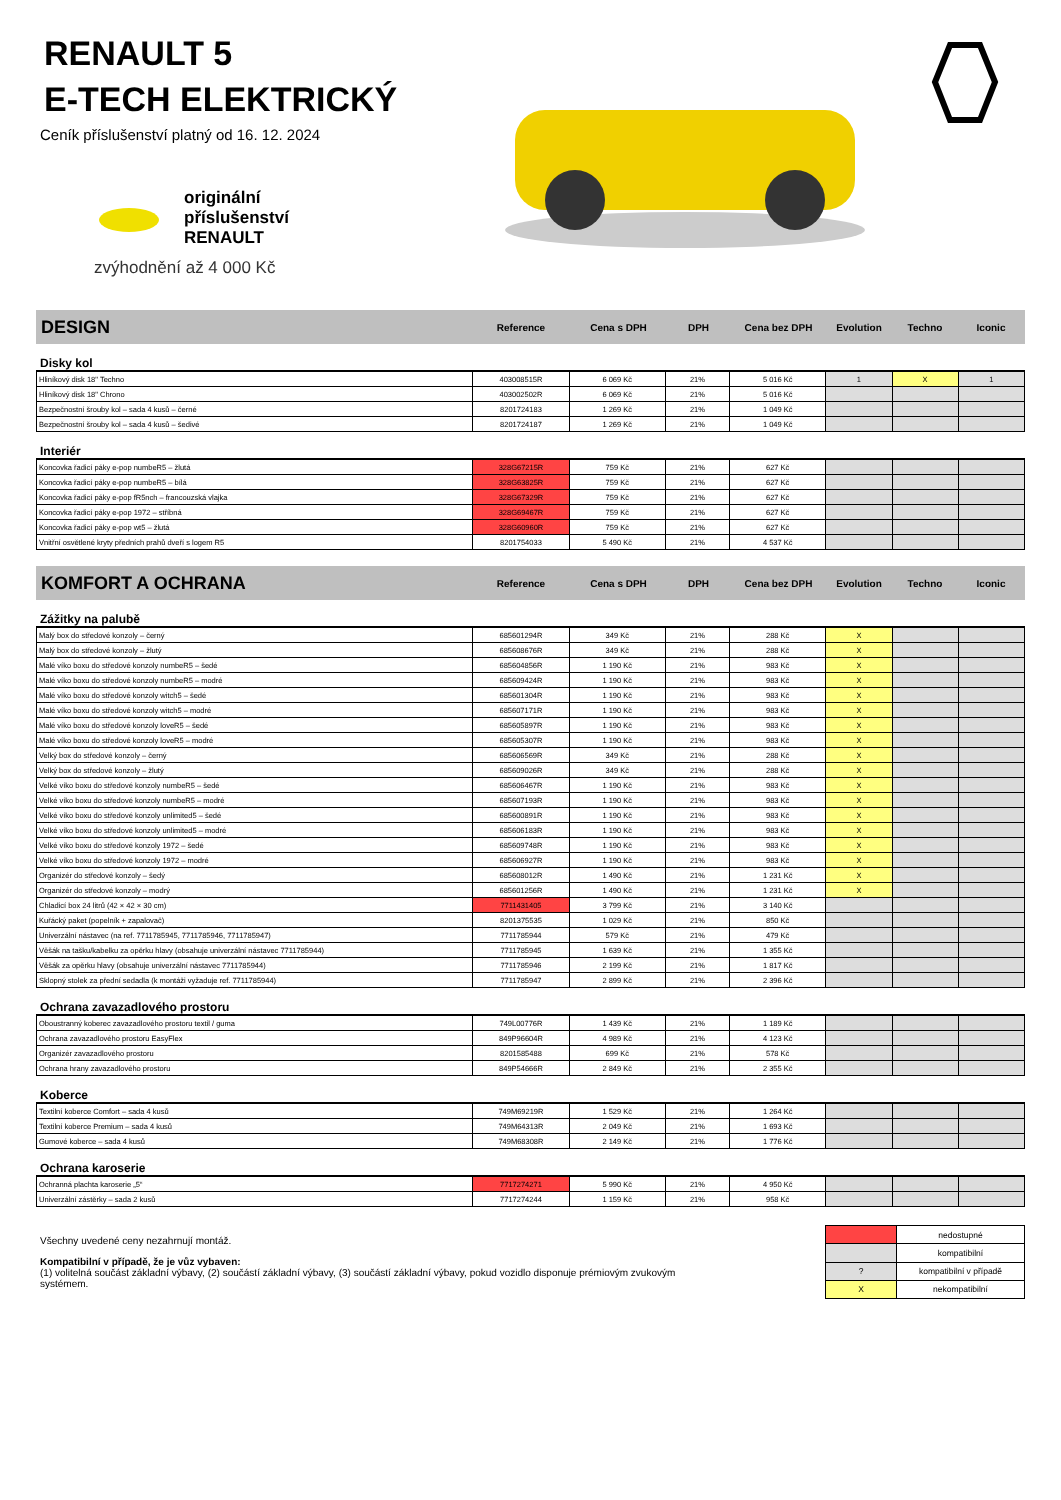RENAULT 5
E-TECH ELEKTRICKÝ
Ceník příslušenství platný od 16. 12. 2024
originální
příslušenství
RENAULT
zvýhodnění až 4 000 Kč
DESIGN
Reference Cena s DPH DPH Cena bez DPH Evolution Techno Iconic
Disky kol
| Hliníkový disk 18" Techno | 403008515R | 6 069 Kč | 21% | 5 016 Kč | 1 | X | 1 |
| Hliníkový disk 18" Chrono | 403002502R | 6 069 Kč | 21% | 5 016 Kč | | | |
| Bezpečnostní šrouby kol – sada 4 kusů – černé | 8201724183 | 1 269 Kč | 21% | 1 049 Kč | | | |
| Bezpečnostní šrouby kol – sada 4 kusů – šedivé | 8201724187 | 1 269 Kč | 21% | 1 049 Kč | | | |
Interiér
| Koncovka řadicí páky e-pop numbeR5 – žlutá | 328G67215R | 759 Kč | 21% | 627 Kč | | | |
| Koncovka řadicí páky e-pop numbeR5 – bílá | 328G63825R | 759 Kč | 21% | 627 Kč | | | |
| Koncovka řadicí páky e-pop fR5nch – francouzská vlajka | 328G67329R | 759 Kč | 21% | 627 Kč | | | |
| Koncovka řadicí páky e-pop 1972 – stříbná | 328G69467R | 759 Kč | 21% | 627 Kč | | | |
| Koncovka řadicí páky e-pop wt5 – žlutá | 328G60960R | 759 Kč | 21% | 627 Kč | | | |
| Vnitřní osvětlené kryty předních prahů dveří s logem R5 | 8201754033 | 5 490 Kč | 21% | 4 537 Kč | | | |
KOMFORT A OCHRANA
Reference Cena s DPH DPH Cena bez DPH Evolution Techno Iconic
Zážitky na palubě
| Malý box do středové konzoly – černý | 685601294R | 349 Kč | 21% | 288 Kč | X | | |
| Malý box do středové konzoly – žlutý | 685608676R | 349 Kč | 21% | 288 Kč | X | | |
| Malé víko boxu do středové konzoly numbeR5 – šedé | 685604856R | 1 190 Kč | 21% | 983 Kč | X | | |
| Malé víko boxu do středové konzoly numbeR5 – modré | 685609424R | 1 190 Kč | 21% | 983 Kč | X | | |
| Malé víko boxu do středové konzoly witch5 – šedé | 685601304R | 1 190 Kč | 21% | 983 Kč | X | | |
| Malé víko boxu do středové konzoly witch5 – modré | 685607171R | 1 190 Kč | 21% | 983 Kč | X | | |
| Malé víko boxu do středové konzoly loveR5 – šedé | 685605897R | 1 190 Kč | 21% | 983 Kč | X | | |
| Malé víko boxu do středové konzoly loveR5 – modré | 685605307R | 1 190 Kč | 21% | 983 Kč | X | | |
| Velký box do středové konzoly – černý | 685606569R | 349 Kč | 21% | 288 Kč | X | | |
| Velký box do středové konzoly – žlutý | 685609026R | 349 Kč | 21% | 288 Kč | X | | |
| Velké víko boxu do středové konzoly numbeR5 – šedé | 685606467R | 1 190 Kč | 21% | 983 Kč | X | | |
| Velké víko boxu do středové konzoly numbeR5 – modré | 685607193R | 1 190 Kč | 21% | 983 Kč | X | | |
| Velké víko boxu do středové konzoly unlimited5 – šedé | 685600891R | 1 190 Kč | 21% | 983 Kč | X | | |
| Velké víko boxu do středové konzoly unlimited5 – modré | 685606183R | 1 190 Kč | 21% | 983 Kč | X | | |
| Velké víko boxu do středové konzoly 1972 – šedé | 685609748R | 1 190 Kč | 21% | 983 Kč | X | | |
| Velké víko boxu do středové konzoly 1972 – modré | 685606927R | 1 190 Kč | 21% | 983 Kč | X | | |
| Organizér do středové konzoly – šedý | 685608012R | 1 490 Kč | 21% | 1 231 Kč | X | | |
| Organizér do středové konzoly – modrý | 685601256R | 1 490 Kč | 21% | 1 231 Kč | X | | |
| Chladicí box 24 litrů (42 × 42 × 30 cm) | 7711431405 | 3 799 Kč | 21% | 3 140 Kč | | | |
| Kuřácký paket (popelník + zapalovač) | 8201375535 | 1 029 Kč | 21% | 850 Kč | | | |
| Univerzální nástavec (na ref. 7711785945, 7711785946, 7711785947) | 7711785944 | 579 Kč | 21% | 479 Kč | | | |
| Věšák na tašku/kabelku za opěrku hlavy (obsahuje univerzální nástavec 7711785944) | 7711785945 | 1 639 Kč | 21% | 1 355 Kč | | | |
| Věšák za opěrku hlavy (obsahuje univerzální nástavec 7711785944) | 7711785946 | 2 199 Kč | 21% | 1 817 Kč | | | |
| Sklopný stolek za přední sedadla (k montáži vyžaduje ref. 7711785944) | 7711785947 | 2 899 Kč | 21% | 2 396 Kč | | | |
Ochrana zavazadlového prostoru
| Oboustranný koberec zavazadlového prostoru textil / guma | 749L00776R | 1 439 Kč | 21% | 1 189 Kč | | | |
| Ochrana zavazadlového prostoru EasyFlex | 849P96604R | 4 989 Kč | 21% | 4 123 Kč | | | |
| Organizér zavazadlového prostoru | 8201585488 | 699 Kč | 21% | 578 Kč | | | |
| Ochrana hrany zavazadlového prostoru | 849P54666R | 2 849 Kč | 21% | 2 355 Kč | | | |
Koberce
| Textilní koberce Comfort – sada 4 kusů | 749M69219R | 1 529 Kč | 21% | 1 264 Kč | | | |
| Textilní koberce Premium – sada 4 kusů | 749M64313R | 2 049 Kč | 21% | 1 693 Kč | | | |
| Gumové koberce – sada 4 kusů | 749M68308R | 2 149 Kč | 21% | 1 776 Kč | | | |
Ochrana karoserie
| Ochranná plachta karoserie „5“ | 7717274271 | 5 990 Kč | 21% | 4 950 Kč | | | |
| Univerzální zástěrky – sada 2 kusů | 7717274244 | 1 159 Kč | 21% | 958 Kč | | | |
Všechny uvedené ceny nezahrnují montáž.
Kompatibilní v případě, že je vůz vybaven:
(1) volitelná součást základní výbavy, (2) součástí základní výbavy, (3) součástí základní výbavy, pokud vozidlo disponuje prémiovým zvukovým systémem.
| | nedostupné |
| | kompatibilní |
| ? | kompatibilní v případě |
| X | nekompatibilní |